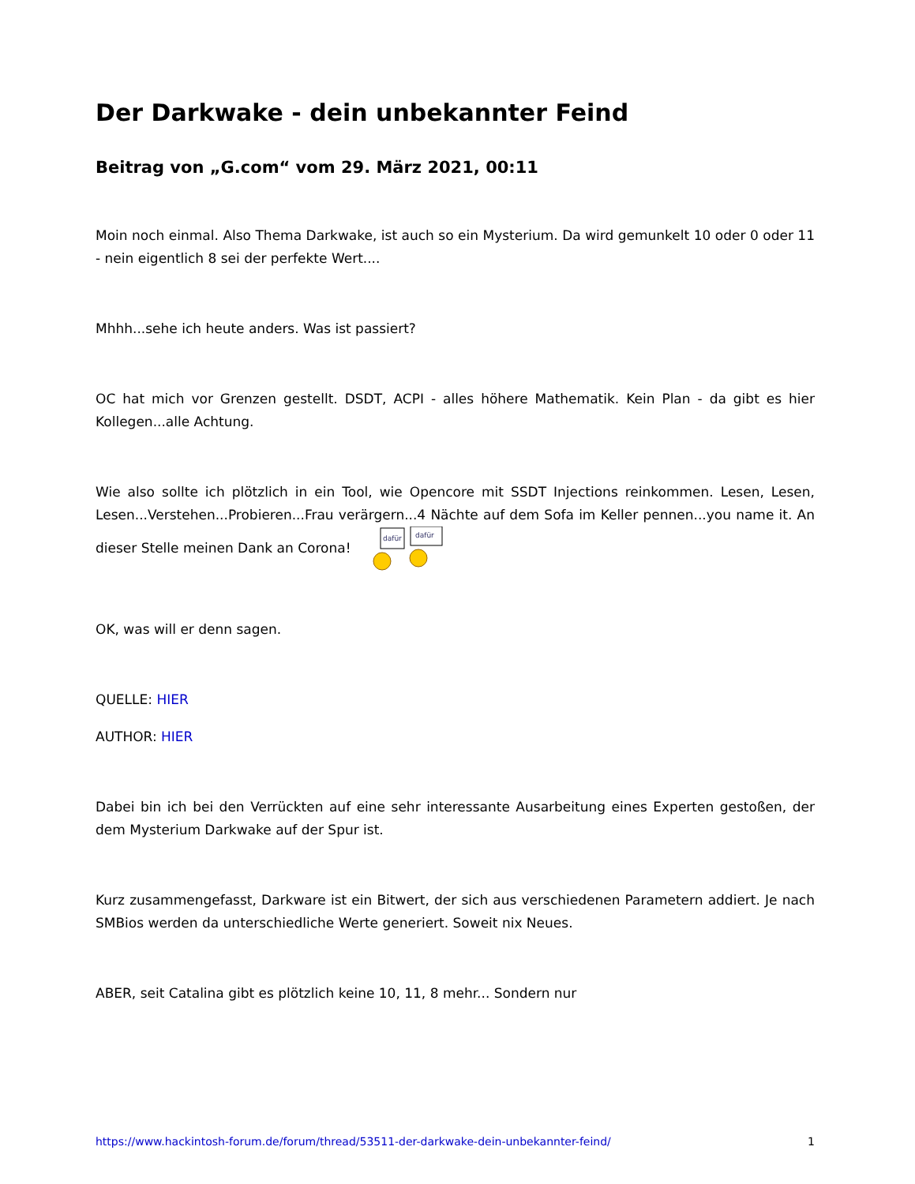Der Darkwake - dein unbekannter Feind
Beitrag von „G.com“ vom 29. März 2021, 00:11
Moin noch einmal. Also Thema Darkwake, ist auch so ein Mysterium. Da wird gemunkelt 10 oder 0 oder 11 - nein eigentlich 8 sei der perfekte Wert....
Mhhh...sehe ich heute anders. Was ist passiert?
OC hat mich vor Grenzen gestellt. DSDT, ACPI - alles höhere Mathematik. Kein Plan - da gibt es hier Kollegen...alle Achtung.
Wie also sollte ich plötzlich in ein Tool, wie Opencore mit SSDT Injections reinkommen. Lesen, Lesen, Lesen...Verstehen...Probieren...Frau verärgern...4 Nächte auf dem Sofa im Keller pennen...you name it. An dieser Stelle meinen Dank an Corona!
dafür
dafür
OK, was will er denn sagen.
QUELLE: HIER
AUTHOR: HIER
Dabei bin ich bei den Verrückten auf eine sehr interessante Ausarbeitung eines Experten gestoßen, der dem Mysterium Darkwake auf der Spur ist.
Kurz zusammengefasst, Darkware ist ein Bitwert, der sich aus verschiedenen Parametern addiert. Je nach SMBios werden da unterschiedliche Werte generiert. Soweit nix Neues.
ABER, seit Catalina gibt es plötzlich keine 10, 11, 8 mehr... Sondern nur
https://www.hackintosh-forum.de/forum/thread/53511-der-darkwake-dein-unbekannter-feind/ 1